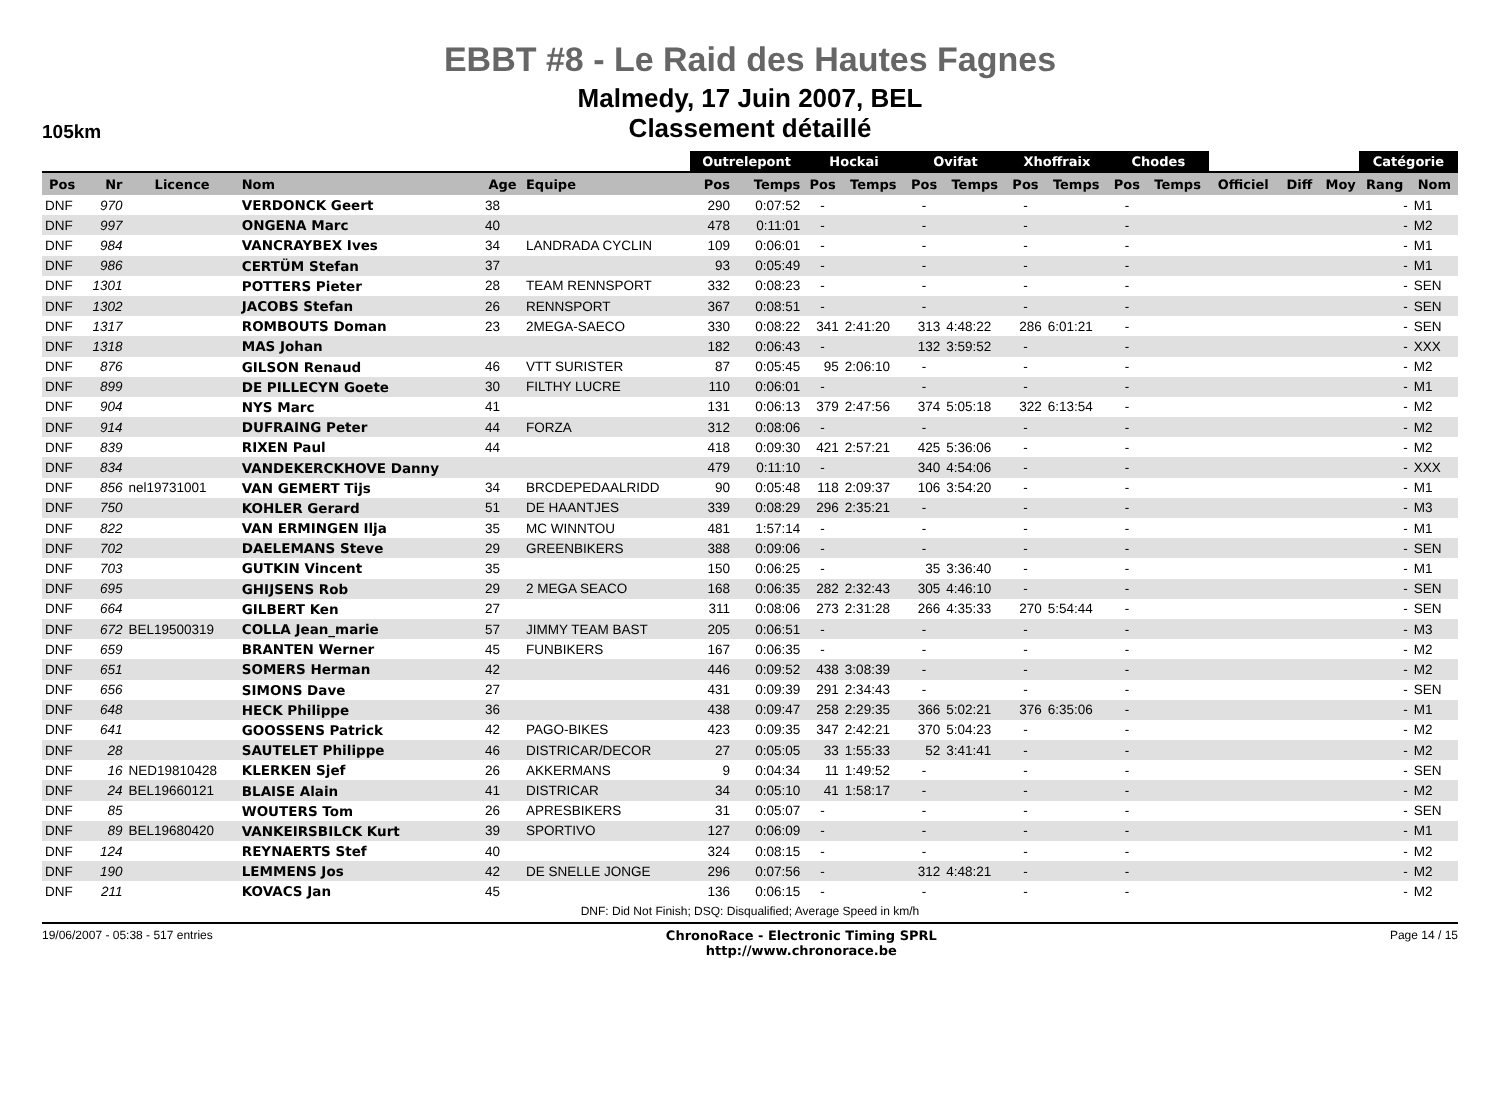EBBT #8 - Le Raid des Hautes Fagnes
Malmedy, 17 Juin 2007, BEL
Classement détaillé
105km
| | | | | | | Outrelepont | | Hockai | | Ovifat | | Xhoffraix | | Chodes | | | | | Catégorie | |
| --- | --- | --- | --- | --- | --- | --- | --- | --- | --- | --- | --- | --- | --- | --- | --- | --- | --- | --- | --- | --- |
| Pos | Nr | Licence | Nom | Age | Equipe | Pos | Temps | Pos | Temps | Pos | Temps | Pos | Temps | Pos | Temps | Officiel | Diff | Moy | Rang | Nom |
| DNF | 970 | | VERDONCK Geert | 38 | | 290 | 0:07:52 | - | | - | | - | | - | | | | | - | M1 |
| DNF | 997 | | ONGENA Marc | 40 | | 478 | 0:11:01 | - | | - | | - | | - | | | | | - | M2 |
| DNF | 984 | | VANCRAYBEX Ives | 34 | LANDRADA CYCLIN | 109 | 0:06:01 | - | | - | | - | | - | | | | | - | M1 |
| DNF | 986 | | CERTÜM Stefan | 37 | | 93 | 0:05:49 | - | | - | | - | | - | | | | | - | M1 |
| DNF | 1301 | | POTTERS Pieter | 28 | TEAM RENNSPORT | 332 | 0:08:23 | - | | - | | - | | - | | | | | - | SEN |
| DNF | 1302 | | JACOBS Stefan | 26 | RENNSPORT | 367 | 0:08:51 | - | | - | | - | | - | | | | | - | SEN |
| DNF | 1317 | | ROMBOUTS Doman | 23 | 2MEGA-SAECO | 330 | 0:08:22 | 341 | 2:41:20 | 313 | 4:48:22 | 286 | 6:01:21 | - | | | | | - | SEN |
| DNF | 1318 | | MAS Johan | | | 182 | 0:06:43 | - | | 132 | 3:59:52 | - | | - | | | | | - | XXX |
| DNF | 876 | | GILSON Renaud | 46 | VTT SURISTER | 87 | 0:05:45 | 95 | 2:06:10 | - | | - | | - | | | | | - | M2 |
| DNF | 899 | | DE PILLECYN Goete | 30 | FILTHY LUCRE | 110 | 0:06:01 | - | | - | | - | | - | | | | | - | M1 |
| DNF | 904 | | NYS Marc | 41 | | 131 | 0:06:13 | 379 | 2:47:56 | 374 | 5:05:18 | 322 | 6:13:54 | - | | | | | - | M2 |
| DNF | 914 | | DUFRAING Peter | 44 | FORZA | 312 | 0:08:06 | - | | - | | - | | - | | | | | - | M2 |
| DNF | 839 | | RIXEN Paul | 44 | | 418 | 0:09:30 | 421 | 2:57:21 | 425 | 5:36:06 | - | | - | | | | | - | M2 |
| DNF | 834 | | VANDEKERCKHOVE Danny | | | 479 | 0:11:10 | - | | 340 | 4:54:06 | - | | - | | | | | - | XXX |
| DNF | 856 | nel19731001 | VAN GEMERT Tijs | 34 | BRCDEPEDAALRIDD | 90 | 0:05:48 | 118 | 2:09:37 | 106 | 3:54:20 | - | | - | | | | | - | M1 |
| DNF | 750 | | KOHLER Gerard | 51 | DE HAANTJES | 339 | 0:08:29 | 296 | 2:35:21 | - | | - | | - | | | | | - | M3 |
| DNF | 822 | | VAN ERMINGEN Ilja | 35 | MC WINNTOU | 481 | 1:57:14 | - | | - | | - | | - | | | | | - | M1 |
| DNF | 702 | | DAELEMANS Steve | 29 | GREENBIKERS | 388 | 0:09:06 | - | | - | | - | | - | | | | | - | SEN |
| DNF | 703 | | GUTKIN Vincent | 35 | | 150 | 0:06:25 | - | | 35 | 3:36:40 | - | | - | | | | | - | M1 |
| DNF | 695 | | GHIJSENS Rob | 29 | 2 MEGA SEACO | 168 | 0:06:35 | 282 | 2:32:43 | 305 | 4:46:10 | - | | - | | | | | - | SEN |
| DNF | 664 | | GILBERT Ken | 27 | | 311 | 0:08:06 | 273 | 2:31:28 | 266 | 4:35:33 | 270 | 5:54:44 | - | | | | | - | SEN |
| DNF | 672 | BEL19500319 | COLLA Jean_marie | 57 | JIMMY TEAM BAST | 205 | 0:06:51 | - | | - | | - | | - | | | | | - | M3 |
| DNF | 659 | | BRANTEN Werner | 45 | FUNBIKERS | 167 | 0:06:35 | - | | - | | - | | - | | | | | - | M2 |
| DNF | 651 | | SOMERS Herman | 42 | | 446 | 0:09:52 | 438 | 3:08:39 | - | | - | | - | | | | | - | M2 |
| DNF | 656 | | SIMONS Dave | 27 | | 431 | 0:09:39 | 291 | 2:34:43 | - | | - | | - | | | | | - | SEN |
| DNF | 648 | | HECK Philippe | 36 | | 438 | 0:09:47 | 258 | 2:29:35 | 366 | 5:02:21 | 376 | 6:35:06 | - | | | | | - | M1 |
| DNF | 641 | | GOOSSENS Patrick | 42 | PAGO-BIKES | 423 | 0:09:35 | 347 | 2:42:21 | 370 | 5:04:23 | - | | - | | | | | - | M2 |
| DNF | 28 | | SAUTELET Philippe | 46 | DISTRICAR/DECOR | 27 | 0:05:05 | 33 | 1:55:33 | 52 | 3:41:41 | - | | - | | | | | - | M2 |
| DNF | 16 | NED19810428 | KLERKEN Sjef | 26 | AKKERMANS | 9 | 0:04:34 | 11 | 1:49:52 | - | | - | | - | | | | | - | SEN |
| DNF | 24 | BEL19660121 | BLAISE Alain | 41 | DISTRICAR | 34 | 0:05:10 | 41 | 1:58:17 | - | | - | | - | | | | | - | M2 |
| DNF | 85 | | WOUTERS Tom | 26 | APRESBIKERS | 31 | 0:05:07 | - | | - | | - | | - | | | | | - | SEN |
| DNF | 89 | BEL19680420 | VANKEIRSBILCK Kurt | 39 | SPORTIVO | 127 | 0:06:09 | - | | - | | - | | - | | | | | - | M1 |
| DNF | 124 | | REYNAERTS Stef | 40 | | 324 | 0:08:15 | - | | - | | - | | - | | | | | - | M2 |
| DNF | 190 | | LEMMENS Jos | 42 | DE SNELLE JONGE | 296 | 0:07:56 | - | | 312 | 4:48:21 | - | | - | | | | | - | M2 |
| DNF | 211 | | KOVACS Jan | 45 | | 136 | 0:06:15 | - | | - | | - | | - | | | | | - | M2 |
DNF: Did Not Finish; DSQ: Disqualified; Average Speed in km/h
19/06/2007 - 05:38 - 517 entries ChronoRace - Electronic Timing SPRL
http://www.chronorace.be Page 14 / 15